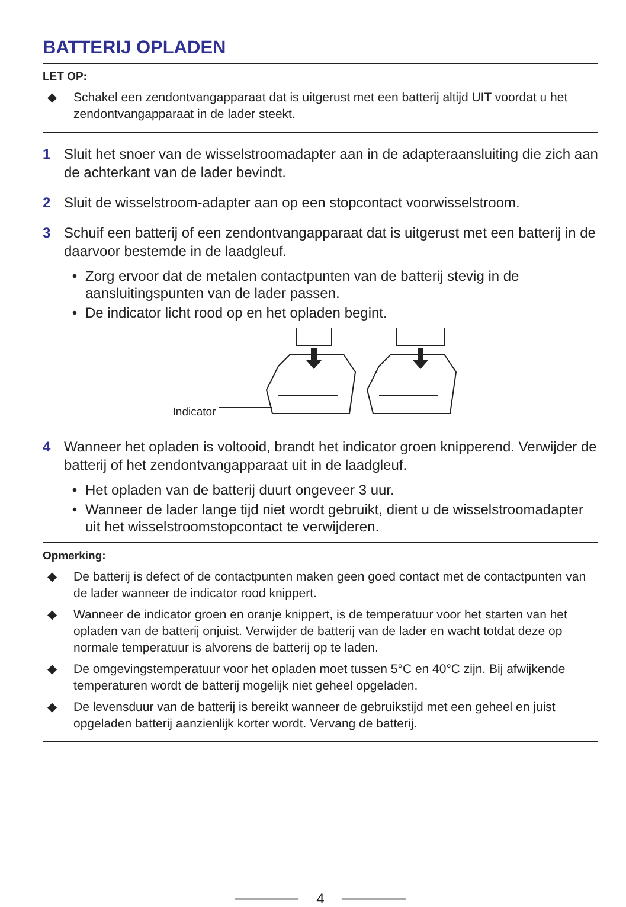BATTERIJ OPLADEN
LET OP:
◆ Schakel een zendontvangapparaat dat is uitgerust met een batterij altijd UIT voordat u het zendontvangapparaat in de lader steekt.
1 Sluit het snoer van de wisselstroomadapter aan in de adapteraansluiting die zich aan de achterkant van de lader bevindt.
2 Sluit de wisselstroom-adapter aan op een stopcontact voorwisselstroom.
3 Schuif een batterij of een zendontvangapparaat dat is uitgerust met een batterij in de daarvoor bestemde in de laadgleuf.
• Zorg ervoor dat de metalen contactpunten van de batterij stevig in de aansluitingspunten van de lader passen.
• De indicator licht rood op en het opladen begint.
Indicator
4 Wanneer het opladen is voltooid, brandt het indicator groen knipperend. Verwijder de batterij of het zendontvangapparaat uit in de laadgleuf.
• Het opladen van de batterij duurt ongeveer 3 uur.
• Wanneer de lader lange tijd niet wordt gebruikt, dient u de wisselstroomadapter uit het wisselstroomstopcontact te verwijderen.
Opmerking:
◆ De batterij is defect of de contactpunten maken geen goed contact met de contactpunten van de lader wanneer de indicator rood knippert.
◆ Wanneer de indicator groen en oranje knippert, is de temperatuur voor het starten van het opladen van de batterij onjuist. Verwijder de batterij van de lader en wacht totdat deze op normale temperatuur is alvorens de batterij op te laden.
◆ De omgevingstemperatuur voor het opladen moet tussen 5°C en 40°C zijn. Bij afwijkende temperaturen wordt de batterij mogelijk niet geheel opgeladen.
◆ De levensduur van de batterij is bereikt wanneer de gebruikstijd met een geheel en juist opgeladen batterij aanzienlijk korter wordt. Vervang de batterij.
4